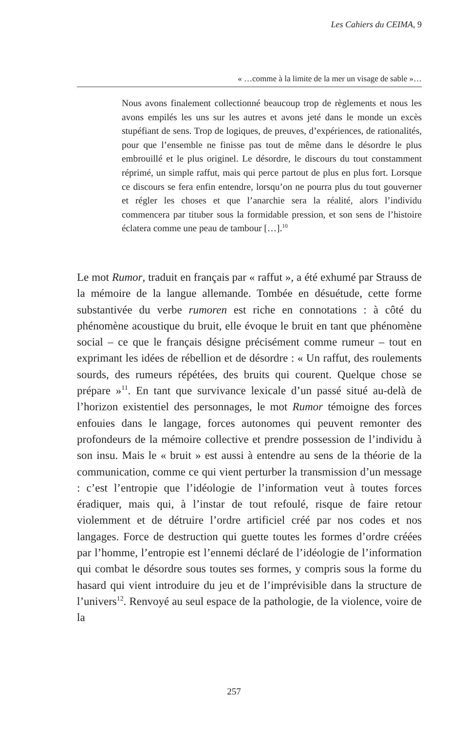Les Cahiers du CEIMA, 9
« …comme à la limite de la mer un visage de sable »…
Nous avons finalement collectionné beaucoup trop de règlements et nous les avons empilés les uns sur les autres et avons jeté dans le monde un excès stupéfiant de sens. Trop de logiques, de preuves, d’expériences, de rationalités, pour que l’ensemble ne finisse pas tout de même dans le désordre le plus embrouillé et le plus originel. Le désordre, le discours du tout constamment réprimé, un simple raffut, mais qui perce partout de plus en plus fort. Lorsque ce discours se fera enfin entendre, lorsqu’on ne pourra plus du tout gouverner et régler les choses et que l’anarchie sera la réalité, alors l’individu commencera par tituber sous la formidable pression, et son sens de l’histoire éclatera comme une peau de tambour […].<sup>10</sup>
Le mot Rumor, traduit en français par « raffut », a été exhumé par Strauss de la mémoire de la langue allemande. Tombée en désuétude, cette forme substantivée du verbe rumoren est riche en connotations : à côté du phénomène acoustique du bruit, elle évoque le bruit en tant que phénomène social – ce que le français désigne précisément comme rumeur – tout en exprimant les idées de rébellion et de désordre : « Un raffut, des roulements sourds, des rumeurs répétées, des bruits qui courent. Quelque chose se prépare »<sup>11</sup>. En tant que survivance lexicale d’un passé situé au-delà de l’horizon existentiel des personnages, le mot Rumor témoigne des forces enfouies dans le langage, forces autonomes qui peuvent remonter des profondeurs de la mémoire collective et prendre possession de l’individu à son insu. Mais le « bruit » est aussi à entendre au sens de la théorie de la communication, comme ce qui vient perturber la transmission d’un message : c’est l’entropie que l’idéologie de l’information veut à toutes forces éradiquer, mais qui, à l’instar de tout refoulé, risque de faire retour violemment et de détruire l’ordre artificiel créé par nos codes et nos langages. Force de destruction qui guette toutes les formes d’ordre créées par l’homme, l’entropie est l’ennemi déclaré de l’idéologie de l’information qui combat le désordre sous toutes ses formes, y compris sous la forme du hasard qui vient introduire du jeu et de l’imprévisible dans la structure de l’univers<sup>12</sup>. Renvoyé au seul espace de la pathologie, de la violence, voire de la
257